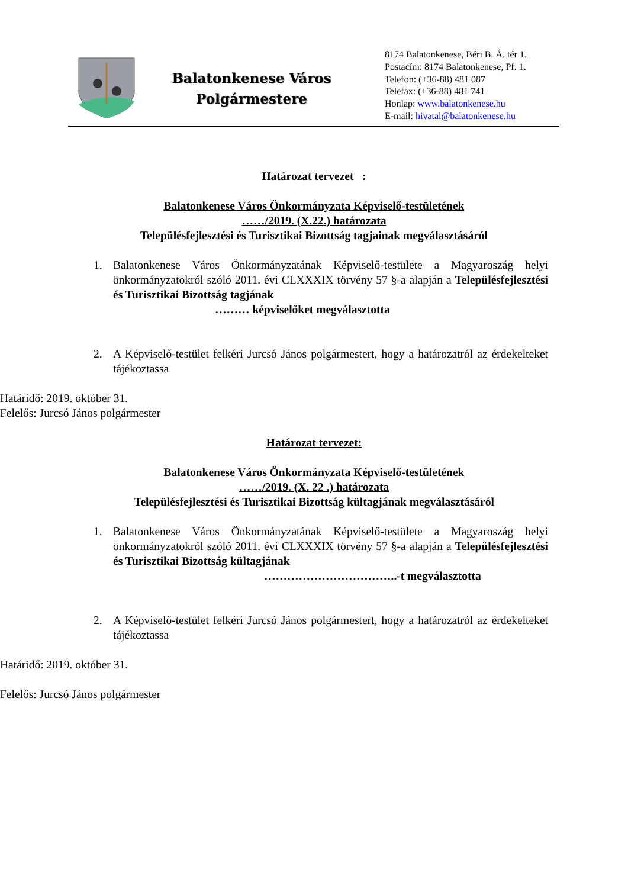Balatonkenese Város
Polgármestere
8174 Balatonkenese, Béri B. Á. tér 1.
Postacím: 8174 Balatonkenese, Pf. 1.
Telefon: (+36-88) 481 087
Telefax: (+36-88) 481 741
Honlap: www.balatonkenese.hu
E-mail: hivatal@balatonkenese.hu
Határozat tervezet :
Balatonkenese Város Önkormányzata Képviselő-testületének
……/2019. (X.22.) határozata
Településfejlesztési és Turisztikai Bizottság tagjainak megválasztásáról
1. Balatonkenese Város Önkormányzatának Képviselő-testülete a Magyaroszág helyi önkormányzatokról szóló 2011. évi CLXXXIX törvény 57 §-a alapján a Településfejlesztési és Turisztikai Bizottság tagjának
……… képviselőket megválasztotta
2. A Képviselő-testület felkéri Jurcsó János polgármestert, hogy a határozatról az érdekelteket tájékoztassa
Határidő: 2019. október 31.
Felelős: Jurcsó János polgármester
Határozat tervezet:
Balatonkenese Város Önkormányzata Képviselő-testületének
……/2019. (X. 22 .) határozata
Településfejlesztési és Turisztikai Bizottság kültagjának megválasztásáról
1. Balatonkenese Város Önkormányzatának Képviselő-testülete a Magyaroszág helyi önkormányzatokról szóló 2011. évi CLXXXIX törvény 57 §-a alapján a Településfejlesztési és Turisztikai Bizottság kültagjának
……………………………..-t megválasztotta
2. A Képviselő-testület felkéri Jurcsó János polgármestert, hogy a határozatról az érdekelteket tájékoztassa
Határidő: 2019. október 31.
Felelős: Jurcsó János polgármester